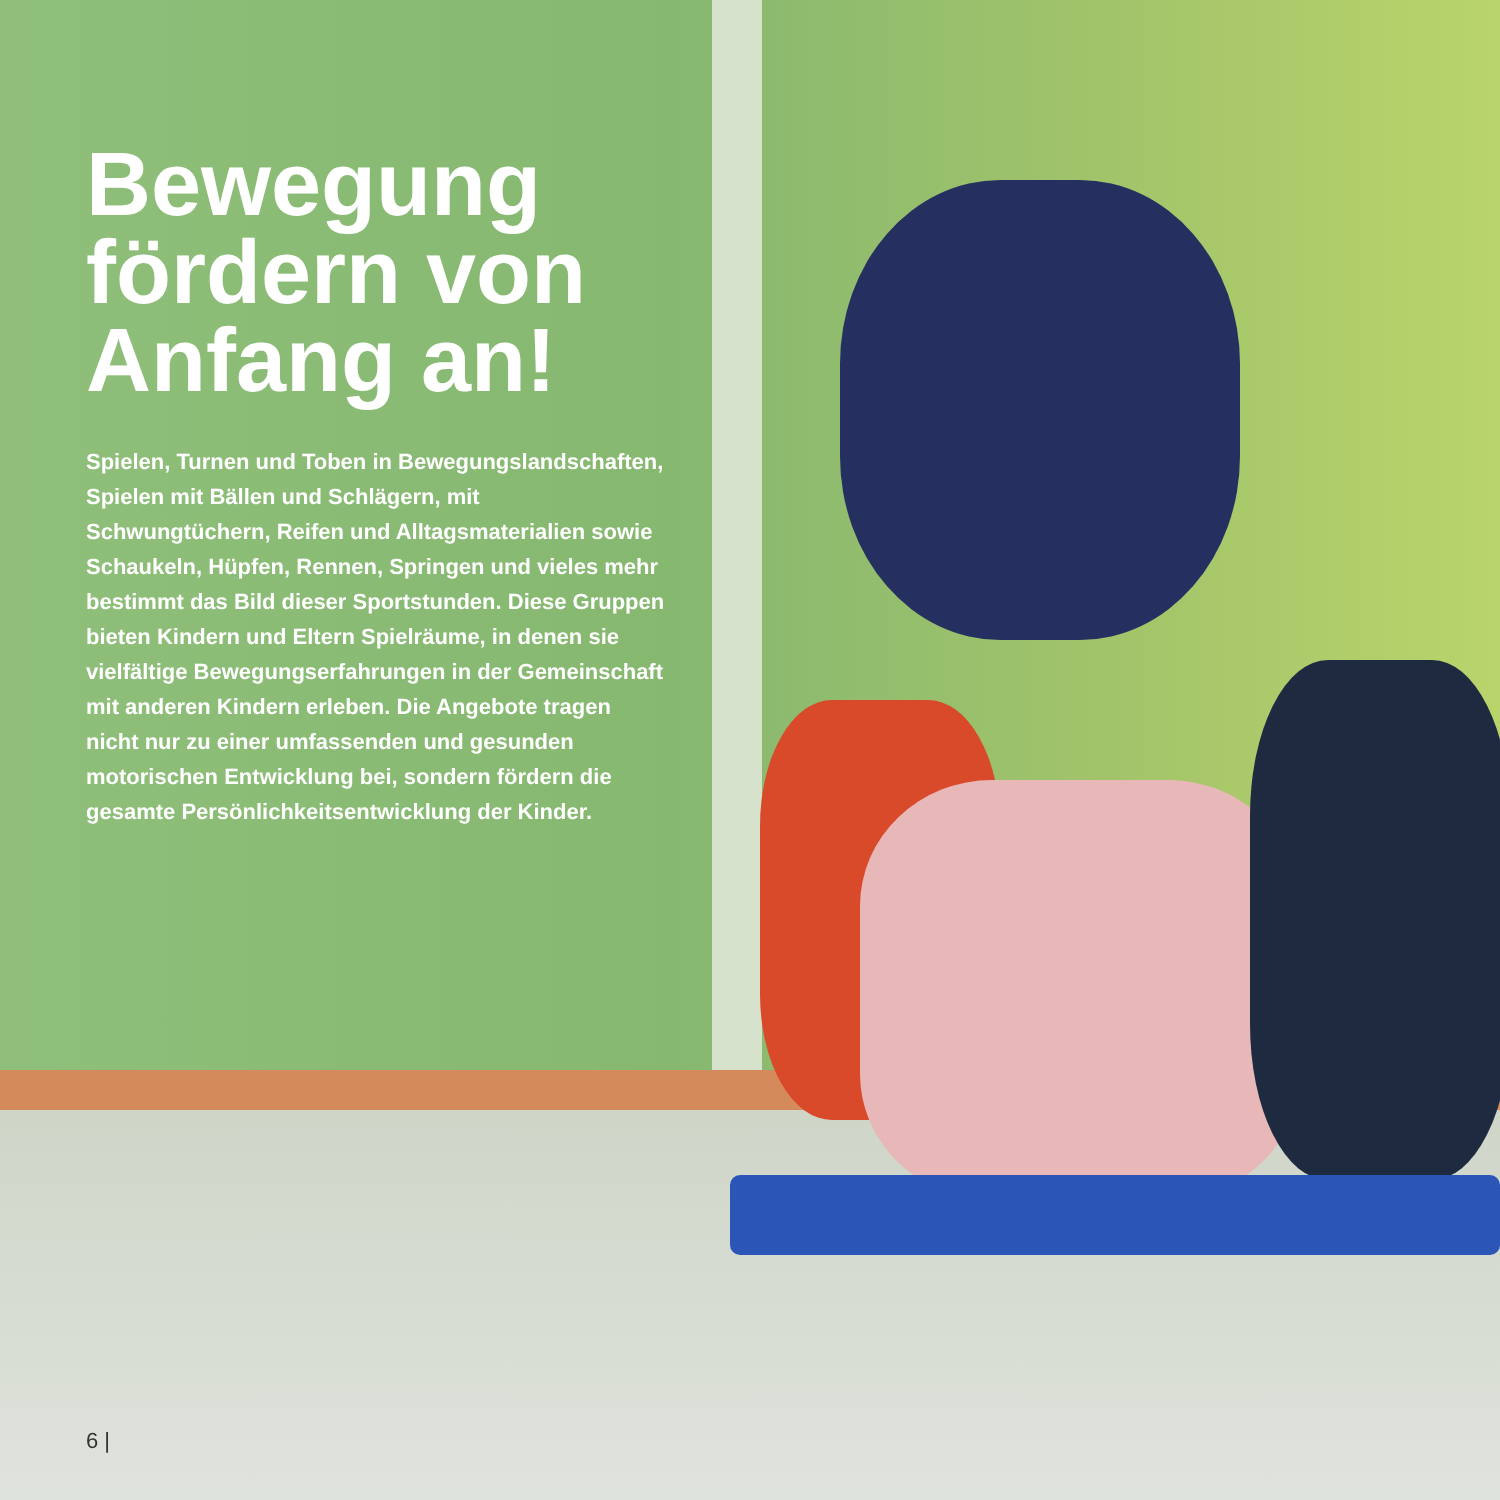Bewegung fördern von Anfang an!
Spielen, Turnen und Toben in Bewegungsland­schaften, Spielen mit Bällen und Schlägern, mit Schwungtüchern, Reifen und Alltagsmaterialien sowie Schaukeln, Hüpfen, Rennen, Springen und vieles mehr bestimmt das Bild dieser Sportstun­den. Diese Gruppen bieten Kindern und Eltern Spielräume, in denen sie vielfältige Bewegungs­erfahrungen in der Gemeinschaft mit anderen Kindern erleben. Die Angebote tragen nicht nur zu einer umfassenden und gesunden motorischen Entwicklung bei, sondern fördern die gesamte Persönlichkeitsentwicklung der Kinder.
6 |